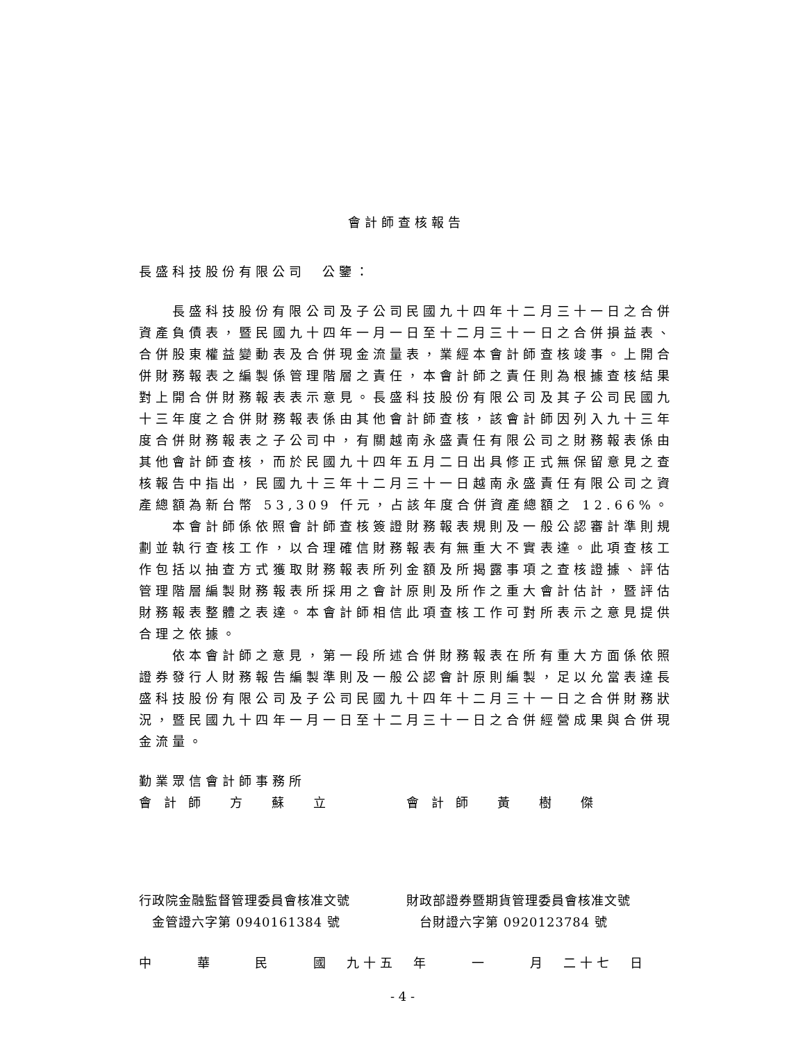會計師查核報告
長盛科技股份有限公司　公鑒：
長盛科技股份有限公司及子公司民國九十四年十二月三十一日之合併資產負債表，暨民國九十四年一月一日至十二月三十一日之合併損益表、合併股東權益變動表及合併現金流量表，業經本會計師查核竣事。上開合併財務報表之編製係管理階層之責任，本會計師之責任則為根據查核結果對上開合併財務報表表示意見。長盛科技股份有限公司及其子公司民國九十三年度之合併財務報表係由其他會計師查核，該會計師因列入九十三年度合併財務報表之子公司中，有關越南永盛責任有限公司之財務報表係由其他會計師查核，而於民國九十四年五月二日出具修正式無保留意見之查核報告中指出，民國九十三年十二月三十一日越南永盛責任有限公司之資產總額為新台幣 53,309 仟元，占該年度合併資產總額之 12.66%。
本會計師係依照會計師查核簽證財務報表規則及一般公認審計準則規劃並執行查核工作，以合理確信財務報表有無重大不實表達。此項查核工作包括以抽查方式獲取財務報表所列金額及所揭露事項之查核證據、評估管理階層編製財務報表所採用之會計原則及所作之重大會計估計，暨評估財務報表整體之表達。本會計師相信此項查核工作可對所表示之意見提供合理之依據。
依本會計師之意見，第一段所述合併財務報表在所有重大方面係依照證券發行人財務報告編製準則及一般公認會計原則編製，足以允當表達長盛科技股份有限公司及子公司民國九十四年十二月三十一日之合併財務狀況，暨民國九十四年一月一日至十二月三十一日之合併經營成果與合併現金流量。
勤業眾信會計師事務所
會 計 師　 方　 蘇　 立 會 計 師　 黃　 樹　 傑
行政院金融監督管理委員會核准文號
　金管證六字第 0940161384 號
財政部證券暨期貨管理委員會核准文號
　台財證六字第 0920123784 號
中　　 華　　 民　　 國　九十五　年　　 一　　 月　二十七　日
- 4 -